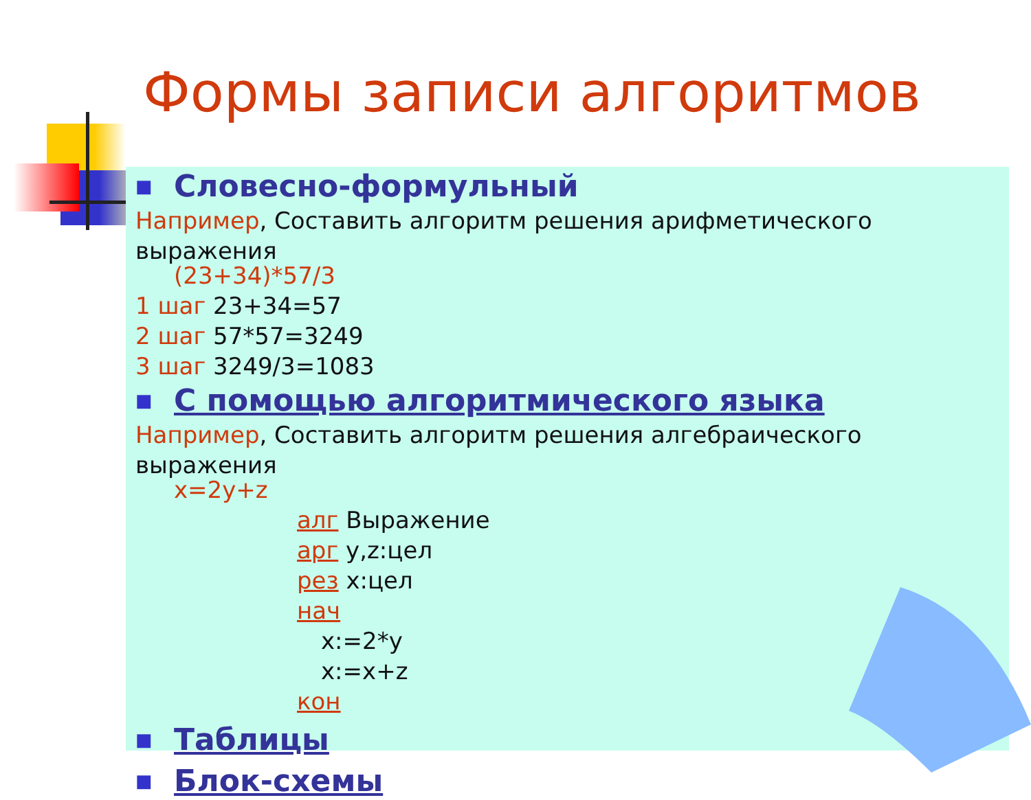Формы записи алгоритмов
■ Словесно-формульный
Например, Составить алгоритм решения арифметического выражения
(23+34)*57/3
1 шаг 23+34=57
2 шаг 57*57=3249
3 шаг 3249/3=1083
■ С помощью алгоритмического языка
Например, Составить алгоритм решения алгебраического выражения
x=2y+z
алг Выражение
арг у,z:цел
рез x:цел
нач
x:=2*y
x:=x+z
кон
■ Таблицы
■ Блок-схемы